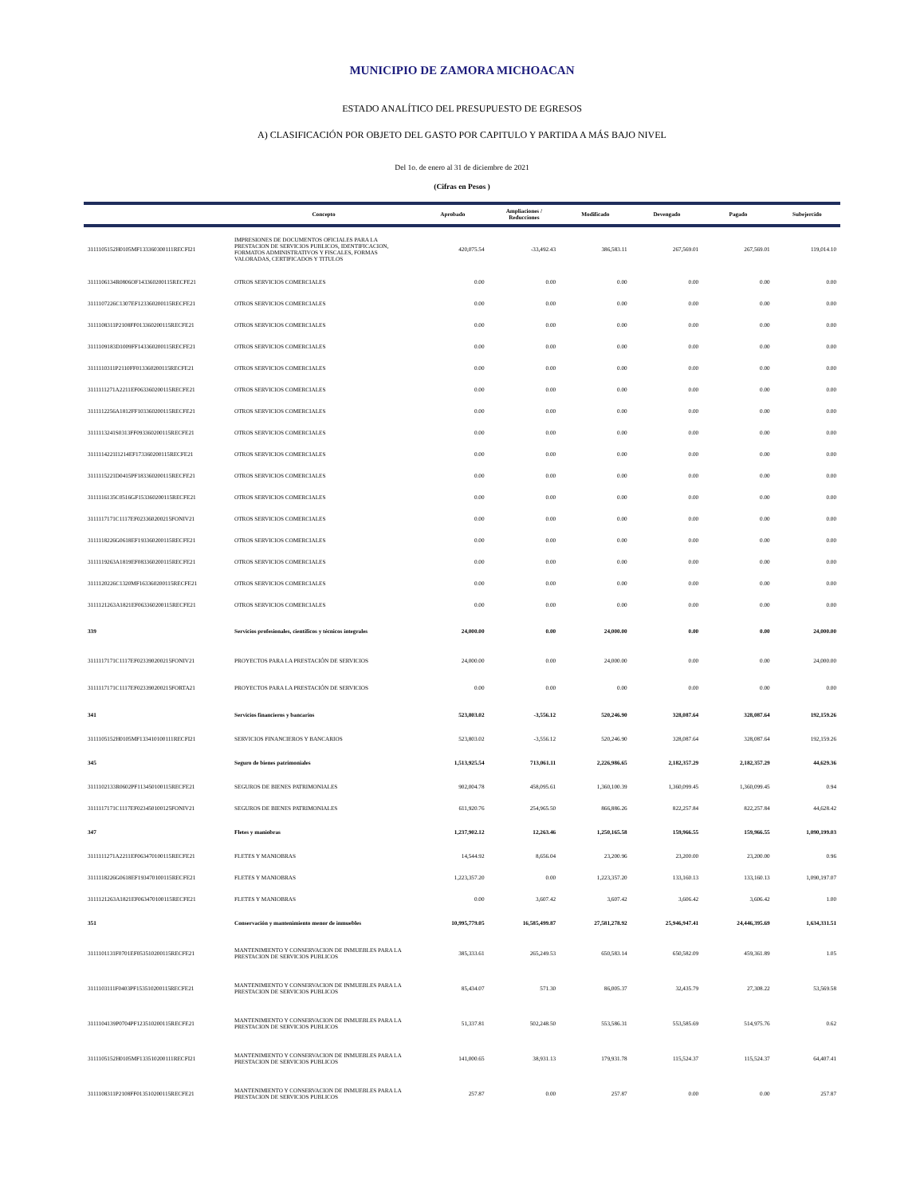MUNICIPIO DE ZAMORA MICHOACAN
ESTADO ANALÍTICO DEL PRESUPUESTO DE EGRESOS
A) CLASIFICACIÓN POR OBJETO DEL GASTO POR CAPITULO Y PARTIDA A MÁS BAJO NIVEL
Del 1o. de enero al 31 de diciembre de 2021
(Cifras en Pesos )
| | Concepto | Aprobado | Ampliaciones / Reducciones | Modificado | Devengado | Pagado | Subejercido |
| --- | --- | --- | --- | --- | --- | --- | --- |
| 3111105152H0105MF133360300111RECFI21 | IMPRESIONES DE DOCUMENTOS OFICIALES PARA LA PRESTACION DE SERVICIOS PUBLICOS, IDENTIFICACION, FORMATOS ADMINISTRATIVOS Y FISCALES, FORMAS VALORADAS, CERTIFICADOS Y TITULOS | 420,075.54 | -33,492.43 | 386,583.11 | 267,569.01 | 267,569.01 | 119,014.10 |
| 3111106134R0806OF143360200115RECFE21 | OTROS SERVICIOS COMERCIALES | 0.00 | 0.00 | 0.00 | 0.00 | 0.00 | 0.00 |
| 3111107226C1307EF123360200115RECFE21 | OTROS SERVICIOS COMERCIALES | 0.00 | 0.00 | 0.00 | 0.00 | 0.00 | 0.00 |
| 3111108311P2108FF013360200115RECFE21 | OTROS SERVICIOS COMERCIALES | 0.00 | 0.00 | 0.00 | 0.00 | 0.00 | 0.00 |
| 3111109183D1009FF143360200115RECFE21 | OTROS SERVICIOS COMERCIALES | 0.00 | 0.00 | 0.00 | 0.00 | 0.00 | 0.00 |
| 3111110311P2110FF013360200115RECFE21 | OTROS SERVICIOS COMERCIALES | 0.00 | 0.00 | 0.00 | 0.00 | 0.00 | 0.00 |
| 3111111271A2211EF063360200115RECFE21 | OTROS SERVICIOS COMERCIALES | 0.00 | 0.00 | 0.00 | 0.00 | 0.00 | 0.00 |
| 3111112256A1812FF103360200115RECFE21 | OTROS SERVICIOS COMERCIALES | 0.00 | 0.00 | 0.00 | 0.00 | 0.00 | 0.00 |
| 3111113241S0313FF093360200115RECFE21 | OTROS SERVICIOS COMERCIALES | 0.00 | 0.00 | 0.00 | 0.00 | 0.00 | 0.00 |
| 3111114221I1214EF173360200115RECFE21 | OTROS SERVICIOS COMERCIALES | 0.00 | 0.00 | 0.00 | 0.00 | 0.00 | 0.00 |
| 3111115221D0415PF183360200115RECFE21 | OTROS SERVICIOS COMERCIALES | 0.00 | 0.00 | 0.00 | 0.00 | 0.00 | 0.00 |
| 3111116135C0516GF153360200115RECFE21 | OTROS SERVICIOS COMERCIALES | 0.00 | 0.00 | 0.00 | 0.00 | 0.00 | 0.00 |
| 3111117171C1117EF023360200215FONIV21 | OTROS SERVICIOS COMERCIALES | 0.00 | 0.00 | 0.00 | 0.00 | 0.00 | 0.00 |
| 3111118226G0618EF193360200115RECFE21 | OTROS SERVICIOS COMERCIALES | 0.00 | 0.00 | 0.00 | 0.00 | 0.00 | 0.00 |
| 3111119263A1819EF083360200115RECFE21 | OTROS SERVICIOS COMERCIALES | 0.00 | 0.00 | 0.00 | 0.00 | 0.00 | 0.00 |
| 3111120226C1320MF163360200115RECFE21 | OTROS SERVICIOS COMERCIALES | 0.00 | 0.00 | 0.00 | 0.00 | 0.00 | 0.00 |
| 3111121263A1821EF063360200115RECFE21 | OTROS SERVICIOS COMERCIALES | 0.00 | 0.00 | 0.00 | 0.00 | 0.00 | 0.00 |
| 339 | Servicios profesionales, científicos y técnicos integrales | 24,000.00 | 0.00 | 24,000.00 | 0.00 | 0.00 | 24,000.00 |
| 3111117171C1117EF023390200215FONIV21 | PROYECTOS PARA LA PRESTACIÓN DE SERVICIOS | 24,000.00 | 0.00 | 24,000.00 | 0.00 | 0.00 | 24,000.00 |
| 3111117171C1117EF023390200215FORTA21 | PROYECTOS PARA LA PRESTACIÓN DE SERVICIOS | 0.00 | 0.00 | 0.00 | 0.00 | 0.00 | 0.00 |
| 341 | Servicios financieros y bancarios | 523,803.02 | -3,556.12 | 520,246.90 | 328,087.64 | 328,087.64 | 192,159.26 |
| 3111105152H0105MF133410100111RECFI21 | SERVICIOS FINANCIEROS Y BANCARIOS | 523,803.02 | -3,556.12 | 520,246.90 | 328,087.64 | 328,087.64 | 192,159.26 |
| 345 | Seguro de bienes patrimoniales | 1,513,925.54 | 713,061.11 | 2,226,986.65 | 2,182,357.29 | 2,182,357.29 | 44,629.36 |
| 3111102133R0602PF113450100115RECFE21 | SEGUROS DE BIENES PATRIMONIALES | 902,004.78 | 458,095.61 | 1,360,100.39 | 1,360,099.45 | 1,360,099.45 | 0.94 |
| 3111117171C1117EF023450100125FONIV21 | SEGUROS DE BIENES PATRIMONIALES | 611,920.76 | 254,965.50 | 866,886.26 | 822,257.84 | 822,257.84 | 44,628.42 |
| 347 | Fletes y maniobras | 1,237,902.12 | 12,263.46 | 1,250,165.58 | 159,966.55 | 159,966.55 | 1,090,199.03 |
| 3111111271A2211EF063470100115RECFE21 | FLETES Y MANIOBRAS | 14,544.92 | 8,656.04 | 23,200.96 | 23,200.00 | 23,200.00 | 0.96 |
| 3111118226G0618EF193470100115RECFE21 | FLETES Y MANIOBRAS | 1,223,357.20 | 0.00 | 1,223,357.20 | 133,160.13 | 133,160.13 | 1,090,197.07 |
| 3111121263A1821EF063470100115RECFE21 | FLETES Y MANIOBRAS | 0.00 | 3,607.42 | 3,607.42 | 3,606.42 | 3,606.42 | 1.00 |
| 351 | Conservación y mantenimiento menor de inmuebles | 10,995,779.05 | 16,585,499.87 | 27,581,278.92 | 25,946,947.41 | 24,446,395.69 | 1,634,331.51 |
| 3111101131F0701EF053510200115RECFE21 | MANTENIMIENTO Y CONSERVACION DE INMUEBLES PARA LA PRESTACION DE SERVICIOS PUBLICOS | 385,333.61 | 265,249.53 | 650,583.14 | 650,582.09 | 459,361.89 | 1.05 |
| 3111103111F0403PF153510200115RECFE21 | MANTENIMIENTO Y CONSERVACION DE INMUEBLES PARA LA PRESTACION DE SERVICIOS PUBLICOS | 85,434.07 | 571.30 | 86,005.37 | 32,435.79 | 27,308.22 | 53,569.58 |
| 3111104139P0704PF123510200115RECFE21 | MANTENIMIENTO Y CONSERVACION DE INMUEBLES PARA LA PRESTACION DE SERVICIOS PUBLICOS | 51,337.81 | 502,248.50 | 553,586.31 | 553,585.69 | 514,975.76 | 0.62 |
| 3111105152H0105MF133510200111RECFI21 | MANTENIMIENTO Y CONSERVACION DE INMUEBLES PARA LA PRESTACION DE SERVICIOS PUBLICOS | 141,000.65 | 38,931.13 | 179,931.78 | 115,524.37 | 115,524.37 | 64,407.41 |
| 3111108311P2108FF013510200115RECFE21 | MANTENIMIENTO Y CONSERVACION DE INMUEBLES PARA LA PRESTACION DE SERVICIOS PUBLICOS | 257.87 | 0.00 | 257.87 | 0.00 | 0.00 | 257.87 |